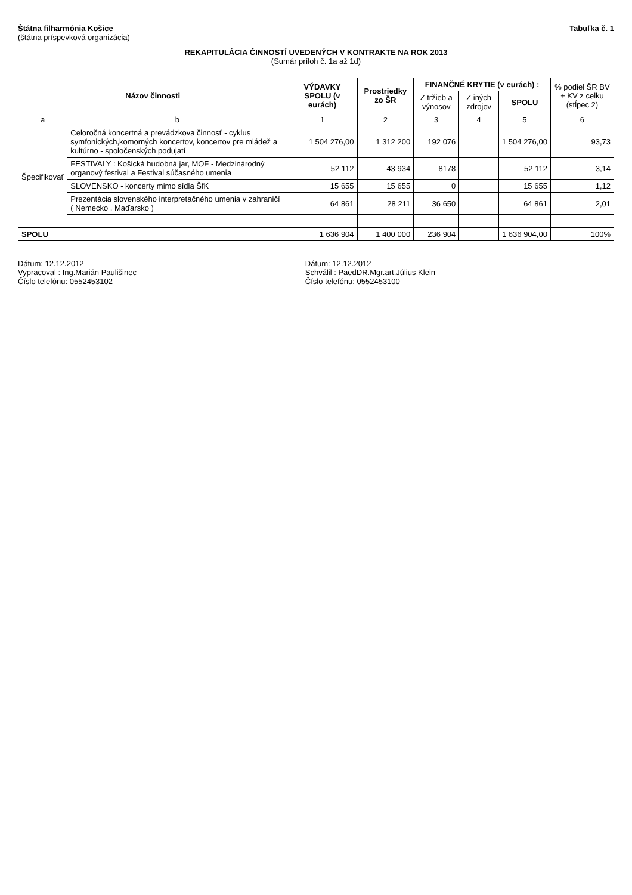Štátna filharmónia Košice
(štátna príspevková organizácia)
Tabuľka č. 1
REKAPITULÁCIA ČINNOSTÍ UVEDENÝCH V KONTRAKTE NA ROK 2013
(Sumár príloh č. 1a až 1d)
| Názov činnosti | | VÝDAVKY SPOLU (v eurách) | Prostriedky zo ŠR | FINANČNÉ KRYTIE (v eurách) : | | | % podiel ŠR BV + KV z celku (stĺpec 2) |
| --- | --- | --- | --- | --- | --- | --- | --- |
| | | | | Z tržieb a výnosov | Z iných zdrojov | SPOLU | |
| a | b | 1 | 2 | 3 | 4 | 5 | 6 |
| Špecifikovať | Celoročná koncertná a prevádzkova činnosť - cyklus symfonických,komorných koncertov, koncertov pre mládež a kultúrno - spoločenských podujatí | 1 504 276,00 | 1 312 200 | 192 076 | | 1 504 276,00 | 93,73 |
| | FESTIVALY : Košická hudobná jar, MOF - Medzinárodný organový festival a Festival súčasného umenia | 52 112 | 43 934 | 8178 | | 52 112 | 3,14 |
| | SLOVENSKO - koncerty mimo sídla ŠfK | 15 655 | 15 655 | 0 | | 15 655 | 1,12 |
| | Prezentácia slovenského interpretačného umenia v zahraničí ( Nemecko , Maďarsko ) | 64 861 | 28 211 | 36 650 | | 64 861 | 2,01 |
| SPOLU | | 1 636 904 | 1 400 000 | 236 904 | | 1 636 904,00 | 100% |
Dátum: 12.12.2012
Vypracoval : Ing.Marián Paulišinec
Číslo telefónu: 0552453102
Dátum: 12.12.2012
Schválil : PaedDR.Mgr.art.Július Klein
Číslo telefónu: 0552453100